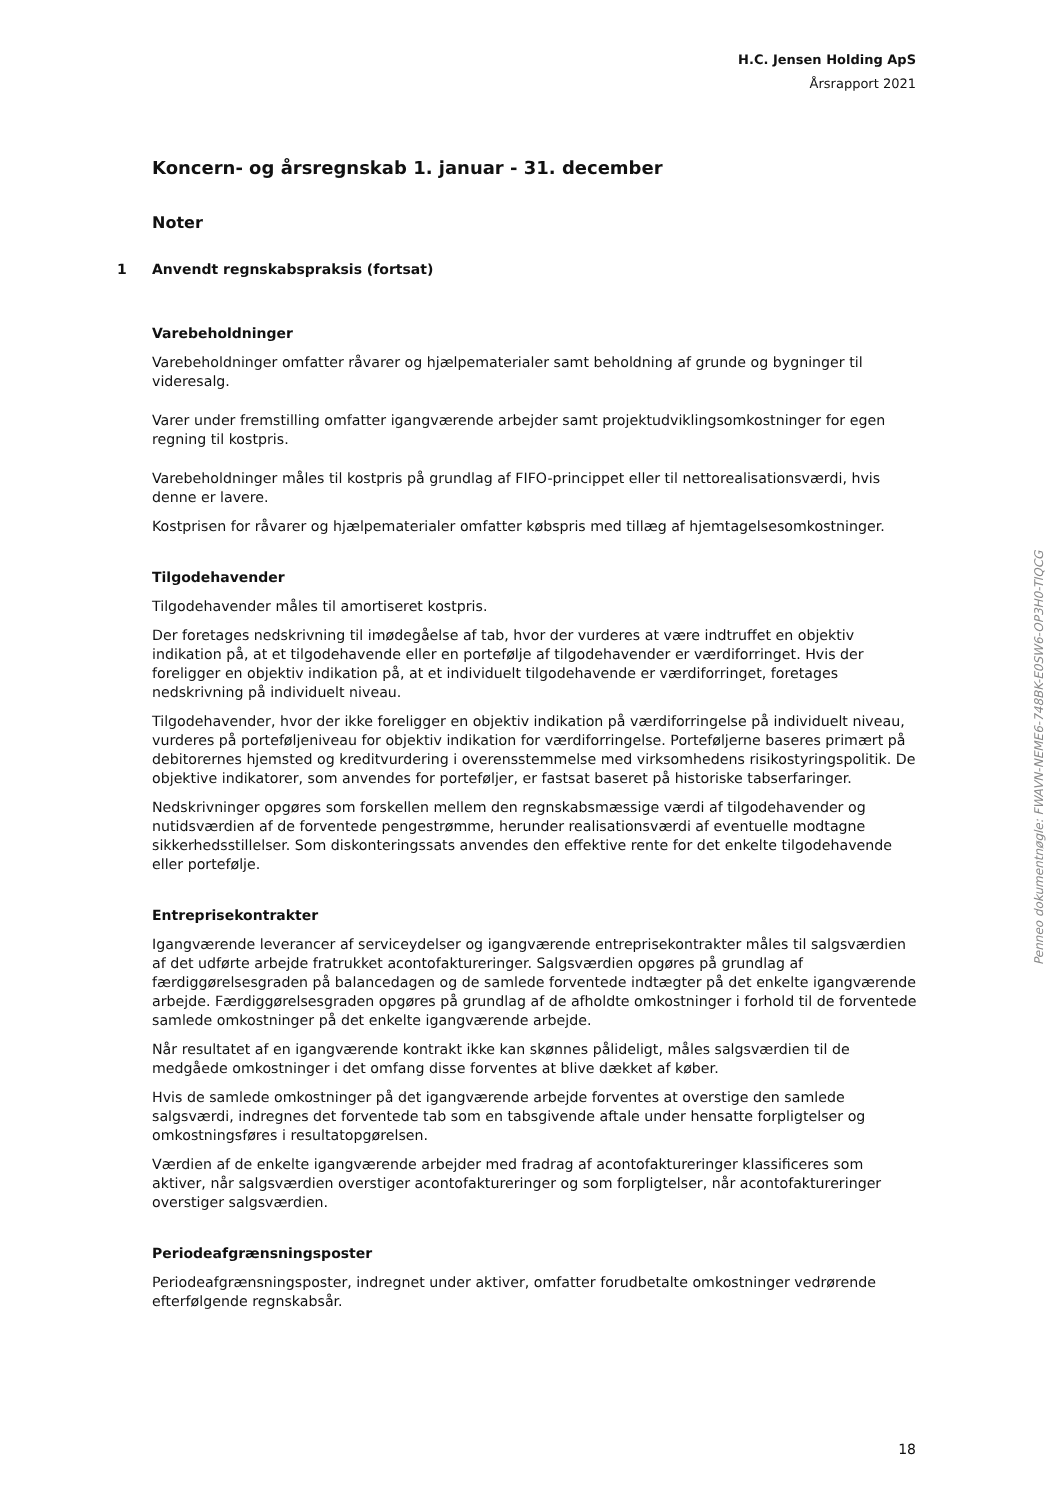H.C. Jensen Holding ApS
Årsrapport 2021
Koncern- og årsregnskab 1. januar - 31. december
Noter
1 Anvendt regnskabspraksis (fortsat)
Varebeholdninger
Varebeholdninger omfatter råvarer og hjælpematerialer samt beholdning af grunde og bygninger til videresalg.
Varer under fremstilling omfatter igangværende arbejder samt projektudviklingsomkostninger for egen regning til kostpris.
Varebeholdninger måles til kostpris på grundlag af FIFO-princippet eller til nettorealisationsværdi, hvis denne er lavere.
Kostprisen for råvarer og hjælpematerialer omfatter købspris med tillæg af hjemtagelsesomkostninger.
Tilgodehavender
Tilgodehavender måles til amortiseret kostpris.
Der foretages nedskrivning til imødegåelse af tab, hvor der vurderes at være indtruffet en objektiv indikation på, at et tilgodehavende eller en portefølje af tilgodehavender er værdiforringet. Hvis der foreligger en objektiv indikation på, at et individuelt tilgodehavende er værdiforringet, foretages nedskrivning på individuelt niveau.
Tilgodehavender, hvor der ikke foreligger en objektiv indikation på værdiforringelse på individuelt niveau, vurderes på porteføljeniveau for objektiv indikation for værdiforringelse. Porteføljerne baseres primært på debitorernes hjemsted og kreditvurdering i overensstemmelse med virksomhedens risikostyringspolitik. De objektive indikatorer, som anvendes for porteføljer, er fastsat baseret på historiske tabserfaringer.
Nedskrivninger opgøres som forskellen mellem den regnskabsmæssige værdi af tilgodehavender og nutidsværdien af de forventede pengestrømme, herunder realisationsværdi af eventuelle modtagne sikkerhedsstillelser. Som diskonteringssats anvendes den effektive rente for det enkelte tilgodehavende eller portefølje.
Entreprisekontrakter
Igangværende leverancer af serviceydelser og igangværende entreprisekontrakter måles til salgsværdien af det udførte arbejde fratrukket acontofaktureringer. Salgsværdien opgøres på grundlag af færdiggørelsesgraden på balancedagen og de samlede forventede indtægter på det enkelte igangværende arbejde. Færdiggørelsesgraden opgøres på grundlag af de afholdte omkostninger i forhold til de forventede samlede omkostninger på det enkelte igangværende arbejde.
Når resultatet af en igangværende kontrakt ikke kan skønnes pålideligt, måles salgsværdien til de medgåede omkostninger i det omfang disse forventes at blive dækket af køber.
Hvis de samlede omkostninger på det igangværende arbejde forventes at overstige den samlede salgsværdi, indregnes det forventede tab som en tabsgivende aftale under hensatte forpligtelser og omkostningsføres i resultatopgørelsen.
Værdien af de enkelte igangværende arbejder med fradrag af acontofaktureringer klassificeres som aktiver, når salgsværdien overstiger acontofaktureringer og som forpligtelser, når acontofaktureringer overstiger salgsværdien.
Periodeafgrænsningsposter
Periodeafgrænsningsposter, indregnet under aktiver, omfatter forudbetalte omkostninger vedrørende efterfølgende regnskabsår.
Penneo dokumentnøgle: FWAVN-NEME6-748BK-E0SW6-OP3H0-TIQCG
18